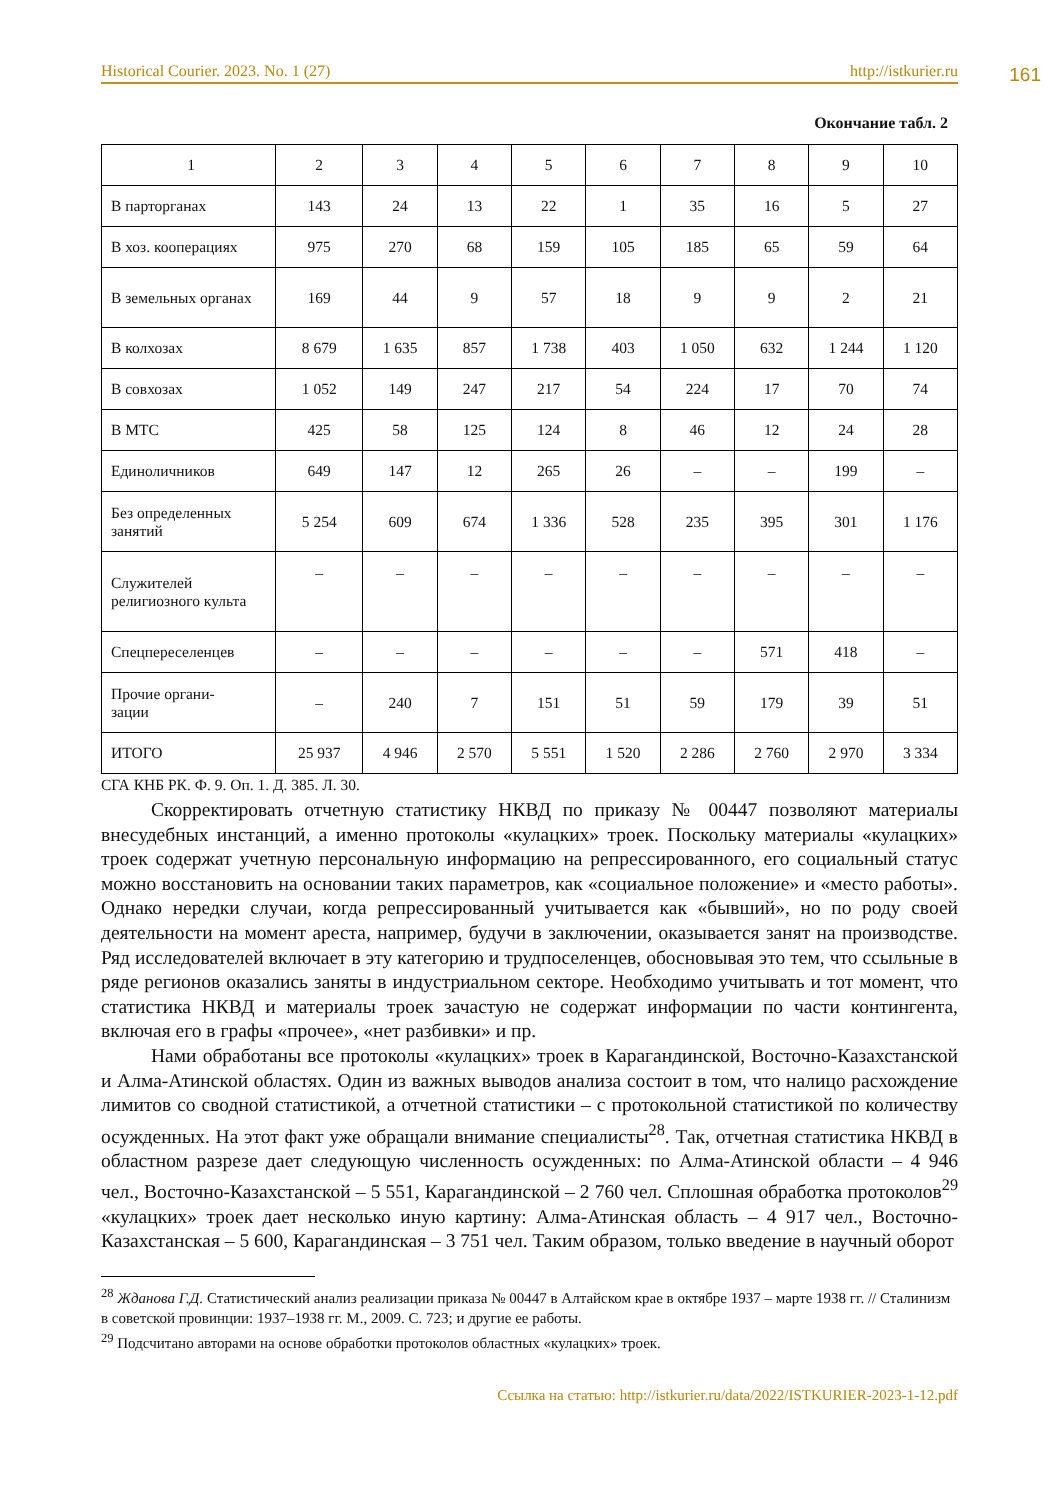Historical Courier. 2023. No. 1 (27) http://istkurier.ru
161
Окончание табл. 2
| 1 | 2 | 3 | 4 | 5 | 6 | 7 | 8 | 9 | 10 |
| В парторганах | 143 | 24 | 13 | 22 | 1 | 35 | 16 | 5 | 27 |
| В хоз. кооперациях | 975 | 270 | 68 | 159 | 105 | 185 | 65 | 59 | 64 |
| В земельных органах | 169 | 44 | 9 | 57 | 18 | 9 | 9 | 2 | 21 |
| В колхозах | 8 679 | 1 635 | 857 | 1 738 | 403 | 1 050 | 632 | 1 244 | 1 120 |
| В совхозах | 1 052 | 149 | 247 | 217 | 54 | 224 | 17 | 70 | 74 |
| В МТС | 425 | 58 | 125 | 124 | 8 | 46 | 12 | 24 | 28 |
| Единоличников | 649 | 147 | 12 | 265 | 26 | – | – | 199 | – |
| Без определенных занятий | 5 254 | 609 | 674 | 1 336 | 528 | 235 | 395 | 301 | 1 176 |
| Служителей религиозного культа | – | – | – | – | – | – | – | – | – |
| Спецпереселенцев | – | – | – | – | – | – | 571 | 418 | – |
| Прочие органи- зации | – | 240 | 7 | 151 | 51 | 59 | 179 | 39 | 51 |
| ИТОГО | 25 937 | 4 946 | 2 570 | 5 551 | 1 520 | 2 286 | 2 760 | 2 970 | 3 334 |
СГА КНБ РК. Ф. 9. Оп. 1. Д. 385. Л. 30.
Скорректировать отчетную статистику НКВД по приказу № 00447 позволяют материалы внесудебных инстанций, а именно протоколы «кулацких» троек. Поскольку материалы «кулацких» троек содержат учетную персональную информацию на репрессированного, его социальный статус можно восстановить на основании таких параметров, как «социальное положение» и «место работы». Однако нередки случаи, когда репрессированный учитывается как «бывший», но по роду своей деятельности на момент ареста, например, будучи в заключении, оказывается занят на производстве. Ряд исследователей включает в эту категорию и трудпоселенцев, обосновывая это тем, что ссыльные в ряде регионов оказались заняты в индустриальном секторе. Необходимо учитывать и тот момент, что статистика НКВД и материалы троек зачастую не содержат информации по части контингента, включая его в графы «прочее», «нет разбивки» и пр.
Нами обработаны все протоколы «кулацких» троек в Карагандинской, Восточно-Казахстанской и Алма-Атинской областях. Один из важных выводов анализа состоит в том, что налицо расхождение лимитов со сводной статистикой, а отчетной статистики – с протокольной статистикой по количеству осужденных. На этот факт уже обращали внимание специалисты<sup>28</sup>. Так, отчетная статистика НКВД в областном разрезе дает следующую численность осужденных: по Алма-Атинской области – 4 946 чел., Восточно-Казахстанской – 5 551, Карагандинской – 2 760 чел. Сплошная обработка протоколов<sup>29</sup> «кулацких» троек дает несколько иную картину: Алма-Атинская область – 4 917 чел., Восточно-Казахстанская – 5 600, Карагандинская – 3 751 чел. Таким образом, только введение в научный оборот
<sup>28</sup> Жданова Г.Д. Статистический анализ реализации приказа № 00447 в Алтайском крае в октябре 1937 – марте 1938 гг. // Сталинизм в советской провинции: 1937–1938 гг. М., 2009. С. 723; и другие ее работы.
<sup>29</sup> Подсчитано авторами на основе обработки протоколов областных «кулацких» троек.
Ссылка на статью: http://istkurier.ru/data/2022/ISTKURIER-2023-1-12.pdf